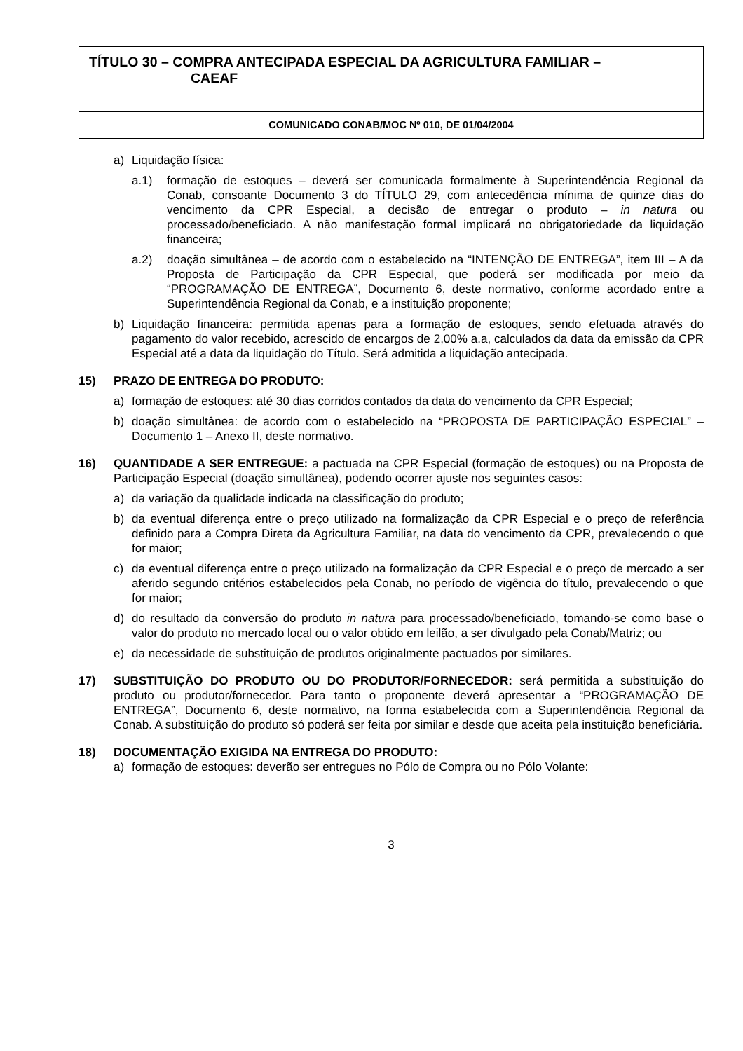TÍTULO 30 – COMPRA ANTECIPADA ESPECIAL DA AGRICULTURA FAMILIAR –
CAEAF
COMUNICADO CONAB/MOC Nº 010, DE 01/04/2004
a) Liquidação física:
a.1) formação de estoques – deverá ser comunicada formalmente à Superintendência Regional da Conab, consoante Documento 3 do TÍTULO 29, com antecedência mínima de quinze dias do vencimento da CPR Especial, a decisão de entregar o produto – in natura ou processado/beneficiado. A não manifestação formal implicará no obrigatoriedade da liquidação financeira;
a.2) doação simultânea – de acordo com o estabelecido na “INTENÇÃO DE ENTREGA”, item III – A da Proposta de Participação da CPR Especial, que poderá ser modificada por meio da “PROGRAMAÇÃO DE ENTREGA”, Documento 6, deste normativo, conforme acordado entre a Superintendência Regional da Conab, e a instituição proponente;
b) Liquidação financeira: permitida apenas para a formação de estoques, sendo efetuada através do pagamento do valor recebido, acrescido de encargos de 2,00% a.a, calculados da data da emissão da CPR Especial até a data da liquidação do Título. Será admitida a liquidação antecipada.
15) PRAZO DE ENTREGA DO PRODUTO:
a) formação de estoques: até 30 dias corridos contados da data do vencimento da CPR Especial;
b) doação simultânea: de acordo com o estabelecido na “PROPOSTA DE PARTICIPAÇÃO ESPECIAL” – Documento 1 – Anexo II, deste normativo.
16) QUANTIDADE A SER ENTREGUE: a pactuada na CPR Especial (formação de estoques) ou na Proposta de Participação Especial (doação simultânea), podendo ocorrer ajuste nos seguintes casos:
a) da variação da qualidade indicada na classificação do produto;
b) da eventual diferença entre o preço utilizado na formalização da CPR Especial e o preço de referência definido para a Compra Direta da Agricultura Familiar, na data do vencimento da CPR, prevalecendo o que for maior;
c) da eventual diferença entre o preço utilizado na formalização da CPR Especial e o preço de mercado a ser aferido segundo critérios estabelecidos pela Conab, no período de vigência do título, prevalecendo o que for maior;
d) do resultado da conversão do produto in natura para processado/beneficiado, tomando-se como base o valor do produto no mercado local ou o valor obtido em leilão, a ser divulgado pela Conab/Matriz; ou
e) da necessidade de substituição de produtos originalmente pactuados por similares.
17) SUBSTITUIÇÃO DO PRODUTO OU DO PRODUTOR/FORNECEDOR: será permitida a substituição do produto ou produtor/fornecedor. Para tanto o proponente deverá apresentar a “PROGRAMAÇÃO DE ENTREGA”, Documento 6, deste normativo, na forma estabelecida com a Superintendência Regional da Conab. A substituição do produto só poderá ser feita por similar e desde que aceita pela instituição beneficiária.
18) DOCUMENTAÇÃO EXIGIDA NA ENTREGA DO PRODUTO:
a) formação de estoques: deverão ser entregues no Pólo de Compra ou no Pólo Volante:
3